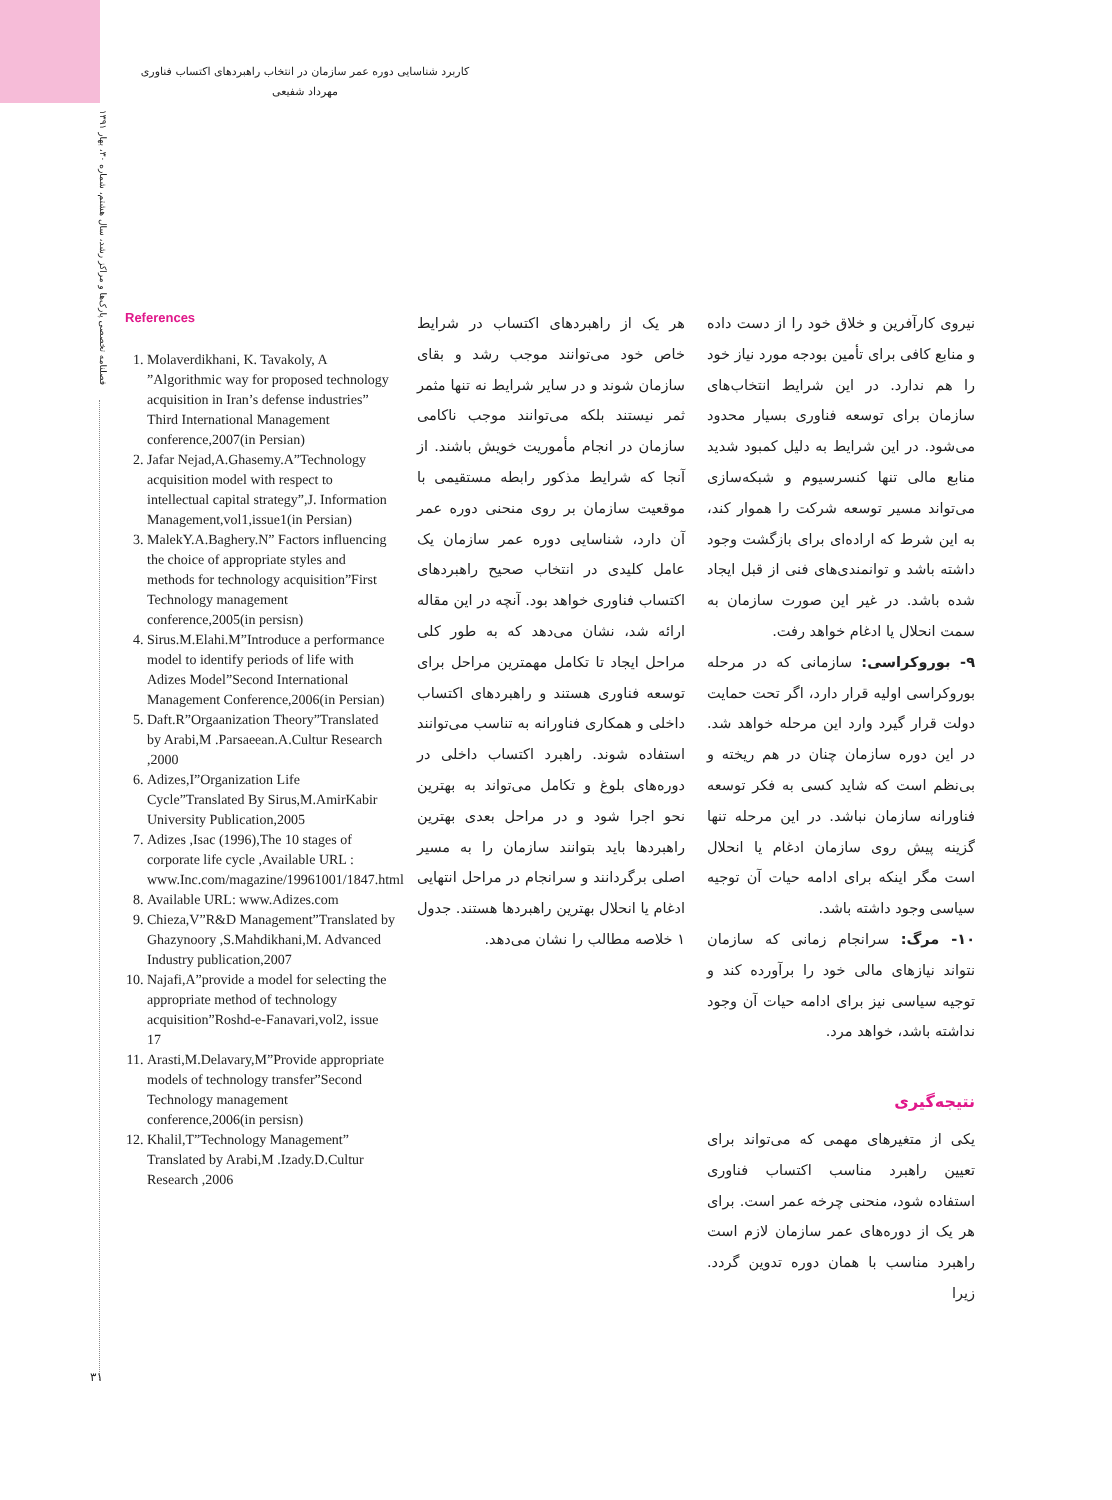کاربرد شناسایی دوره عمر سازمان در انتخاب راهبردهای اکتساب فناوری
مهرداد شفیعی
فصلنامه تخصصی پارک‌ها و مراکز رشد، سال هشتم، شماره ۳۰، بهار ۱۳۹۱
۳۱
References
1. Molaverdikhani, K. Tavakoly, A ”Algorithmic way for proposed technology acquisition in Iran’s defense industries” Third International Management conference,2007(in Persian)
2. Jafar Nejad,A.Ghasemy.A”Technology acquisition model with respect to intellectual capital strategy”,J. Information Management,vol1,issue1(in Persian)
3. MalekY.A.Baghery.N” Factors influencing the choice of appropriate styles and methods for technology acquisition”First Technology management conference,2005(in persisn)
4. Sirus.M.Elahi.M”Introduce a performance model to identify periods of life with Adizes Model”Second International Management Conference,2006(in Persian)
5. Daft.R”Orgaanization Theory”Translated by Arabi,M .Parsaeean.A.Cultur Research ,2000
6. Adizes,I”Organization Life Cycle”Translated By Sirus,M.AmirKabir University Publication,2005
7. Adizes ,Isac (1996),The 10 stages of corporate life cycle ,Available URL : www.Inc.com/magazine/19961001/1847.html
8. Available URL: www.Adizes.com
9. Chieza,V”R&D Management”Translated by Ghazynoory ,S.Mahdikhani,M. Advanced Industry publication,2007
10. Najafi,A”provide a model for selecting the appropriate method of technology acquisition”Roshd-e-Fanavari,vol2, issue 17
11. Arasti,M.Delavary,M”Provide appropriate models of technology transfer”Second Technology management conference,2006(in persisn)
12. Khalil,T”Technology Management” Translated by Arabi,M .Izady.D.Cultur Research ,2006
هر یک از راهبردهای اکتساب در شرایط خاص خود می‌توانند موجب رشد و بقای سازمان شوند و در سایر شرایط نه تنها مثمر ثمر نیستند بلکه می‌توانند موجب ناکامی سازمان در انجام مأموریت خویش باشند. از آنجا که شرایط مذکور رابطه مستقیمی با موقعیت سازمان بر روی منحنی دوره عمر آن دارد، شناسایی دوره عمر سازمان یک عامل کلیدی در انتخاب صحیح راهبردهای اکتساب فناوری خواهد بود. آنچه در این مقاله ارائه شد، نشان می‌دهد که به طور کلی مراحل ایجاد تا تکامل مهمترین مراحل برای توسعه فناوری هستند و راهبردهای اکتساب داخلی و همکاری فناورانه به تناسب می‌توانند استفاده شوند. راهبرد اکتساب داخلی در دوره‌های بلوغ و تکامل می‌تواند به بهترین نحو اجرا شود و در مراحل بعدی بهترین راهبردها باید بتوانند سازمان را به مسیر اصلی برگردانند و سرانجام در مراحل انتهایی ادغام یا انحلال بهترین راهبردها هستند. جدول ۱ خلاصه مطالب را نشان می‌دهد.
نیروی کارآفرین و خلاق خود را از دست داده و منابع کافی برای تأمین بودجه مورد نیاز خود را هم ندارد. در این شرایط انتخاب‌های سازمان برای توسعه فناوری بسیار محدود می‌شود. در این شرایط به دلیل کمبود شدید منابع مالی تنها کنسرسیوم و شبکه‌سازی می‌تواند مسیر توسعه شرکت را هموار کند، به این شرط که اراده‌ای برای بازگشت وجود داشته باشد و توانمندی‌های فنی از قبل ایجاد شده باشد. در غیر این صورت سازمان به سمت انحلال یا ادغام خواهد رفت.
۹- بوروکراسی: سازمانی که در مرحله بوروکراسی اولیه قرار دارد، اگر تحت حمایت دولت قرار گیرد وارد این مرحله خواهد شد. در این دوره سازمان چنان در هم ریخته و بی‌نظم است که شاید کسی به فکر توسعه فناورانه سازمان نباشد. در این مرحله تنها گزینه پیش روی سازمان ادغام یا انحلال است مگر اینکه برای ادامه حیات آن توجیه سیاسی وجود داشته باشد.
۱۰- مرگ: سرانجام زمانی که سازمان نتواند نیازهای مالی خود را برآورده کند و توجیه سیاسی نیز برای ادامه حیات آن وجود نداشته باشد، خواهد مرد.
نتیجه‌گیری
یکی از متغیرهای مهمی که می‌تواند برای تعیین راهبرد مناسب اکتساب فناوری استفاده شود، منحنی چرخه عمر است. برای هر یک از دوره‌های عمر سازمان لازم است راهبرد مناسب با همان دوره تدوین گردد. زیرا